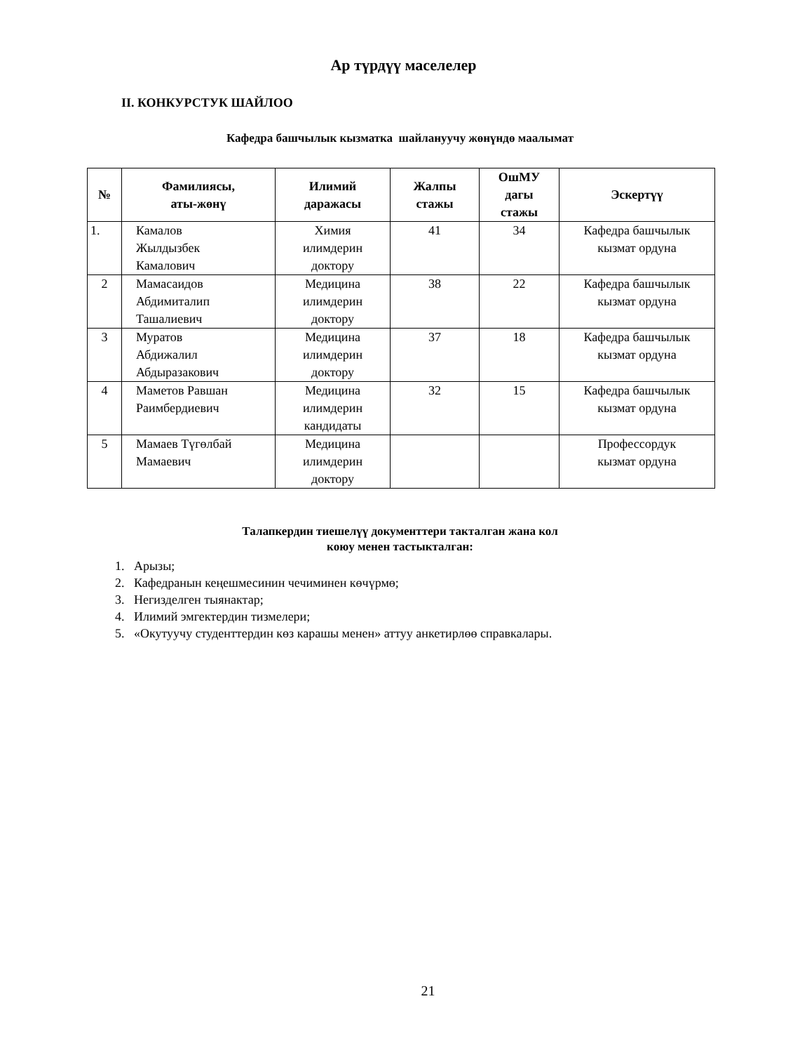Ар түрдүү маселелер
II. КОНКУРСТУК ШАЙЛОО
Кафедра башчылык кызматка шайлануучу жөнүндө маалымат
| № | Фамилиясы, аты-жөнү | Илимий даражасы | Жалпы стажы | ОшМУ дагы стажы | Эскертүү |
| --- | --- | --- | --- | --- | --- |
| 1. | Камалов Жылдызбек Камалович | Химия илимдерин доктору | 41 | 34 | Кафедра башчылык кызмат ордуна |
| 2 | Мамасаидов Абдимиталип Ташалиевич | Медицина илимдерин доктору | 38 | 22 | Кафедра башчылык кызмат ордуна |
| 3 | Муратов Абдижалил Абдыразакович | Медицина илимдерин доктору | 37 | 18 | Кафедра башчылык кызмат ордуна |
| 4 | Маметов Равшан Раимбердиевич | Медицина илимдерин кандидаты | 32 | 15 | Кафедра башчылык кызмат ордуна |
| 5 | Мамаев Түгөлбай Мамаевич | Медицина илимдерин доктору | | | Профессордук кызмат ордуна |
Талапкердин тиешелүү документтери такталган жана кол
коюу менен тастыкталган:
1. Арызы;
2. Кафедранын кеңешмесинин чечиминен көчүрмө;
3. Негизделген тыянактар;
4. Илимий эмгектердин тизмелери;
5. «Окутуучу студенттердин көз карашы менен» аттуу анкетирлөө справкалары.
21